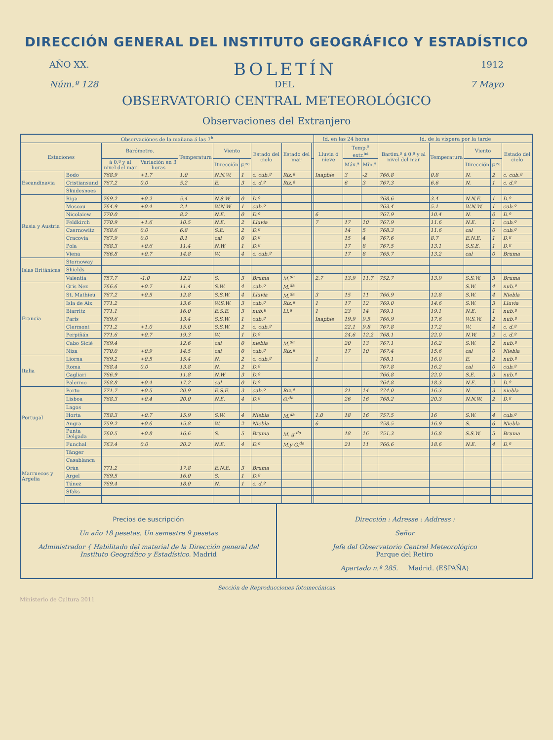DIRECCIÓN GENERAL DEL INSTITUTO GEOGRÁFICO Y ESTADÍSTICO
AÑO XX. BOLETÍN 1912
Núm.º 128 DEL 7 Mayo
OBSERVATORIO CENTRAL METEOROLÓGICO
Observaciones del Extranjero
| Observaciónes de la mañana á las 7<sup>h</sup> | | | | | | | | | | Id. en las 24 horas | | | Id. de la víspera por la tarde | | | | |
| --- | --- | --- | --- | --- | --- | --- | --- | --- | --- | --- | --- | --- | --- | --- | --- | --- | --- |
| Estaciones | | Barómetro. | | Temperatura | Viento | | Estado del cielo | Estado del mar | | Lluvia ó nieve | Temp.<sup>s</sup> extr.<sup>as</sup> | | Baróm.º á 0.º y al nivel del mar | Temperatura | Viento | | Estado del cielo |
| | | á 0.º y al nivel del mar | Variación en 3 horas | | Dirección | F.<sup>za</sup> | | | | | Máx.ª | Mín.ª | | | Dirección | F.<sup>za</sup> | |
| Escandinavia | Bodo | 768.9 | +1.7 | 1.0 | N.N.W. | 1 | c. cub.º | Riz.ª | | Inapble | 3 | -2 | 766.8 | 0.8 | N. | 2 | c. cub.º |
| | Cristiansund | 767.2 | 0.0 | 5.2 | E. | 3 | c. d.º | Riz.ª | | | 6 | 3 | 767.3 | 6.6 | N. | 1 | c. d.º |
| | Skudesnoes | | | | | | | | | | | | | | | | |
| Rusia y Austria | Riga | 769.2 | +0.2 | 5.4 | N.S.W. | 0 | D.º | | | | | | 768.6 | 3.4 | N.N.E. | 1 | D.º |
| | Moscou | 764.9 | +0.4 | 2.1 | W.N.W. | 1 | cub.º | | | | | | 763.4 | 5.1 | W.N.W. | 1 | cub.º |
| | Nicolaiew | 770.0 | | 8.2 | N.E. | 0 | D.º | | | 6 | | | 767.9 | 10.4 | N. | 0 | D.º |
| | Feldkirch | 770.9 | +1.6 | 10.5 | N.E. | 2 | Lluvia | | | 7 | 17 | 10 | 767.9 | 11.6 | N.E. | 1 | cub.º |
| | Czernowitz | 768.6 | 0.0 | 6.8 | S.E. | 2 | D.º | | | | 14 | 5 | 768.3 | 11.6 | cal | 0 | cub.º |
| | Cracovia | 767.9 | 0.0 | 8.1 | cal | 0 | D.º | | | | 15 | 4 | 767.6 | 8.7 | E.N.E. | 1 | D.º |
| | Pola | 768.3 | +0.6 | 11.4 | N.W. | 1 | D.º | | | | 17 | 8 | 767.5 | 13.1 | S.S.E. | 1 | D.º |
| | Viena | 766.8 | +0.7 | 14.8 | W. | 4 | c. cub.º | | | | 17 | 8 | 765.7 | 13.2 | cal | 0 | Bruma |
| Islas Británicas | Stornoway | | | | | | | | | | | | | | | | |
| | Shields | | | | | | | | | | | | | | | | |
| | Valentia | 757.7 | -1.0 | 12.2 | S. | 3 | Bruma | M.<sup>da</sup> | | 2.7 | 13.9 | 11.7 | 752.7 | 13.9 | S.S.W. | 3 | Bruma |
| Francia | Gris Nez | 766.6 | +0.7 | 11.4 | S.W. | 4 | cub.º | M.<sup>da</sup> | | | | | | | S.W. | 4 | nub.º |
| | St. Mathieu | 767.2 | +0.5 | 12.8 | S.S.W. | 4 | Lluvia | M.<sup>da</sup> | | 3 | 15 | 11 | 766.9 | 12.8 | S.W. | 4 | Niebla |
| | Isla de Aix | 771.2 | | 13.6 | W.S.W. | 3 | cub.º | Riz.ª | | 1 | 17 | 12 | 769.0 | 14.6 | S.W. | 3 | Lluvia |
| | Biarritz | 771.1 | | 16.0 | E.S.E. | 3 | nub.º | Ll.ª | | 1 | 23 | 14 | 769.1 | 19.1 | N.E. | 1 | nub.º |
| | Paris | 769.6 | | 13.4 | S.S.W. | 1 | cub.º | | | Inapble | 19.9 | 9.5 | 766.9 | 17.6 | W.S.W. | 2 | nub.º |
| | Clermont | 771.2 | +1.0 | 15.0 | S.S.W. | 2 | c. cub.º | | | | 22.1 | 9.8 | 767.8 | 17.2 | W. | 4 | c. d.º |
| | Perpiñán | 771.6 | +0.7 | 19.3 | W. | 1 | D.º | | | | 24.6 | 12.2 | 768.1 | 22.0 | N.W. | 2 | c. d.º |
| | Cabo Sicié | 769.4 | | 12.6 | cal | 0 | niebla | M.<sup>da</sup> | | | 20 | 13 | 767.1 | 16.2 | S.W. | 2 | nub.º |
| | Niza | 770.0 | +0.9 | 14.5 | cal | 0 | cub.º | Riz.ª | | | 17 | 10 | 767.4 | 15.6 | cal | 0 | Niebla |
| Italia | Liorna | 769.2 | +0.5 | 15.4 | N. | 2 | c. cub.º | | | 1 | | | 768.1 | 16.0 | E. | 2 | nub.º |
| | Roma | 768.4 | 0.0 | 13.8 | N. | 2 | D.º | | | | | | 767.8 | 16.2 | cal | 0 | cub.º |
| | Cagliari | 766.9 | | 11.8 | N.W. | 3 | D.º | | | | | | 766.8 | 22.0 | S.E. | 3 | nub.º |
| | Palermo | 768.8 | +0.4 | 17.2 | cal | 0 | D.º | | | | | | 764.8 | 18.3 | N.E. | 2 | D.º |
| Portugal | Porto | 771.7 | +0.5 | 20.9 | E.S.E. | 3 | cub.º | Riz.ª | | | 21 | 14 | 774.0 | 16.3 | N. | 3 | niebla |
| | Lisboa | 768.3 | +0.4 | 20.0 | N.E. | 4 | D.º | G.<sup>da</sup> | | | 26 | 16 | 768.2 | 20.3 | N.N.W. | 2 | D.º |
| | Lagos | | | | | | | | | | | | | | | | |
| | Horta | 758.3 | +0.7 | 15.9 | S.W. | 4 | Niebla | M.<sup>da</sup> | | 1.0 | 18 | 16 | 757.5 | 16 | S.W. | 4 | cub.º |
| | Angra | 759.2 | +0.6 | 15.8 | W. | 2 | Niebla | | | 6 | | | 758.5 | 16.9 | S. | 6 | Niebla |
| | Punta Delgada | 760.5 | +0.8 | 16.6 | S. | 5 | Bruma | M. g.<sup>da</sup> | | | 18 | 16 | 751.3 | 16.8 | S.S.W. | 5 | Bruma |
| | Funchal | 763.4 | 0.0 | 20.2 | N.E. | 4 | D.º | M.y G.<sup>da</sup> | | | 21 | 11 | 766.6 | 18.6 | N.E. | 4 | D.º |
| Marruecos y Argelia | Tánger | | | | | | | | | | | | | | | | |
| | Casablanca | | | | | | | | | | | | | | | | |
| | Orán | 771.2 | | 17.8 | E.N.E. | 3 | Bruma | | | | | | | | | | |
| | Argel | 769.5 | | 16.0 | S. | 1 | D.º | | | | | | | | | | |
| | Túnez | 769.4 | | 18.0 | N. | 1 | c. d.º | | | | | | | | | | |
| | Sfaks | | | | | | | | | | | | | | | | |
Precios de suscripción
Un año 18 pesetas. Un semestre 9 pesetas
Administrador { Habilitado del material de la Dirección general del Instituto Geográfico y Estadístico. Madrid
Dirección : Adresse : Address :
Señor
Jefe del Observatorio Central Meteorológico
Parque del Retiro
Apartado n.º 285. Madrid. (ESPAÑA)
Sección de Reproducciones fotomecánicas
Ministerio de Cultura 2011